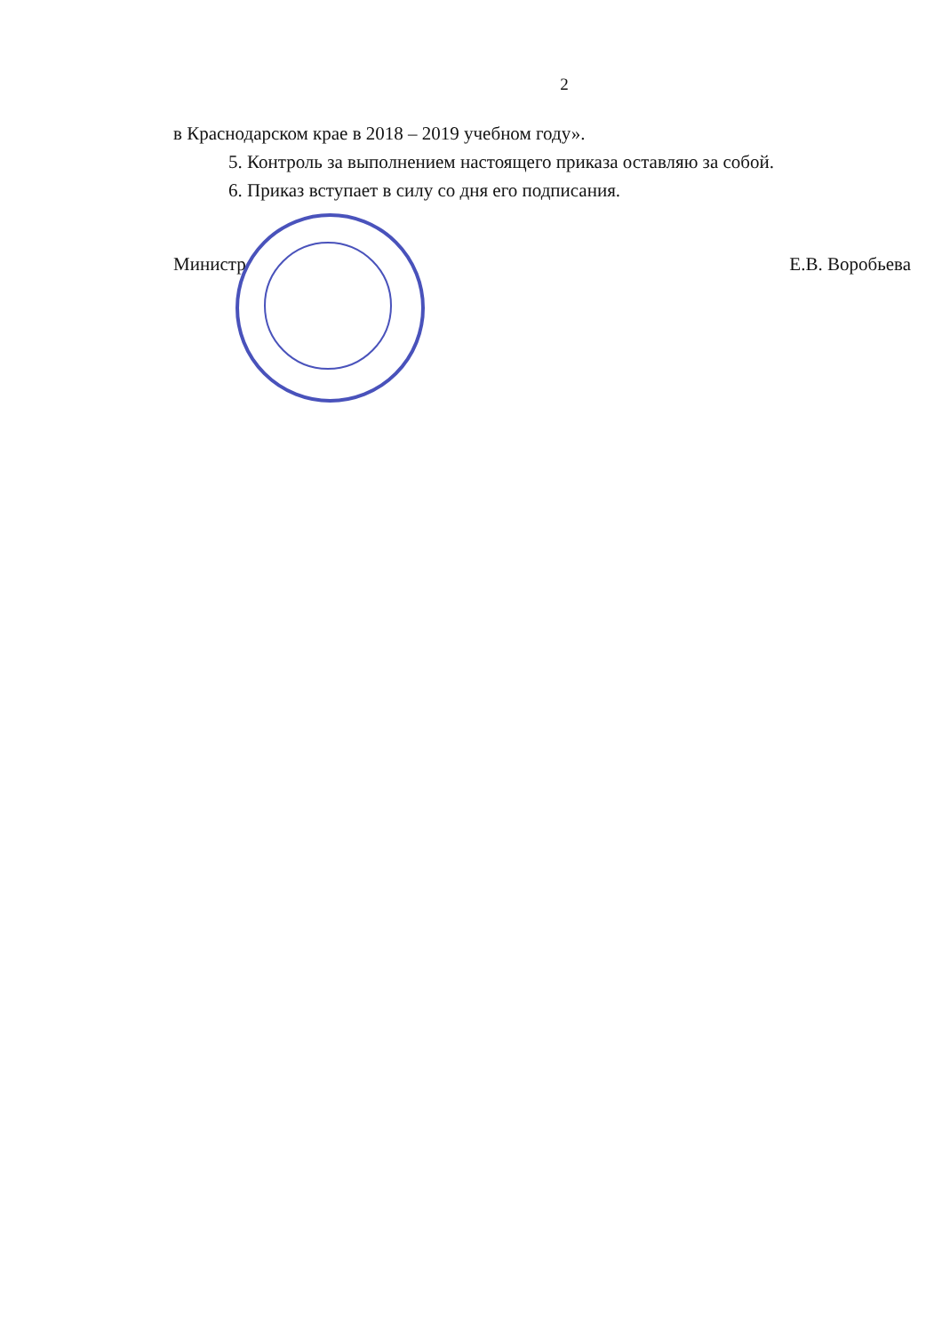2
в Краснодарском крае в 2018 – 2019 учебном году».
5. Контроль за выполнением настоящего приказа оставляю за собой.
6. Приказ вступает в силу со дня его подписания.
Министр Е.В. Воробьева